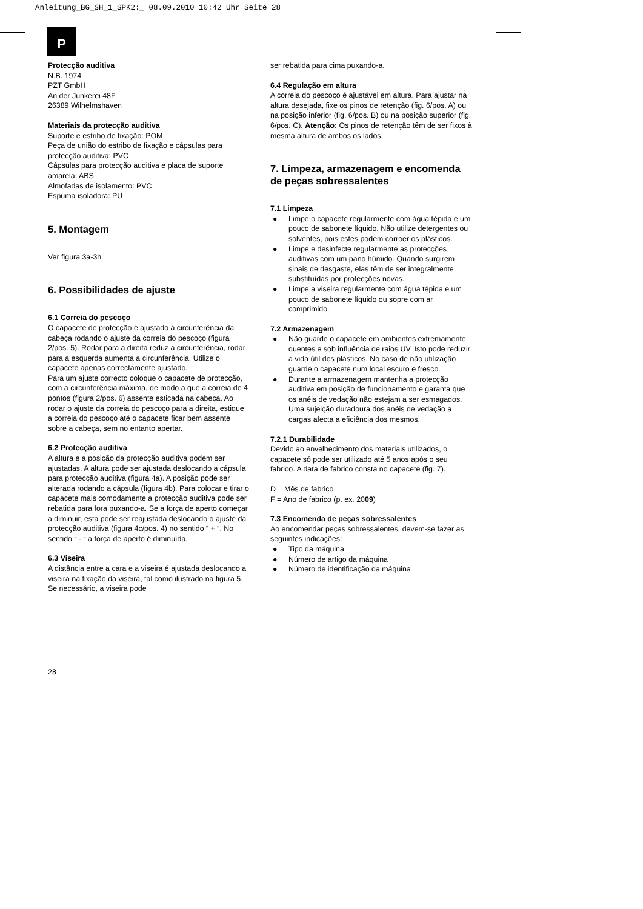Anleitung_BG_SH_1_SPK2:_ 08.09.2010 10:42 Uhr Seite 28
P
Protecção auditiva
N.B. 1974
PZT GmbH
An der Junkerei 48F
26389 Wilhelmshaven
Materiais da protecção auditiva
Suporte e estribo de fixação: POM
Peça de união do estribo de fixação e cápsulas para protecção auditiva: PVC
Cápsulas para protecção auditiva e placa de suporte amarela: ABS
Almofadas de isolamento: PVC
Espuma isoladora: PU
5. Montagem
Ver figura 3a-3h
6. Possibilidades de ajuste
6.1 Correia do pescoço
O capacete de protecção é ajustado à circunferência da cabeça rodando o ajuste da correia do pescoço (figura 2/pos. 5). Rodar para a direita reduz a circunferência, rodar para a esquerda aumenta a circunferência. Utilize o capacete apenas correctamente ajustado.
Para um ajuste correcto coloque o capacete de protecção, com a circunferência máxima, de modo a que a correia de 4 pontos (figura 2/pos. 6) assente esticada na cabeça. Ao rodar o ajuste da correia do pescoço para a direita, estique a correia do pescoço até o capacete ficar bem assente sobre a cabeça, sem no entanto apertar.
6.2 Protecção auditiva
A altura e a posição da protecção auditiva podem ser ajustadas. A altura pode ser ajustada deslocando a cápsula para protecção auditiva (figura 4a). A posição pode ser alterada rodando a cápsula (figura 4b). Para colocar e tirar o capacete mais comodamente a protecção auditiva pode ser rebatida para fora puxando-a. Se a força de aperto começar a diminuir, esta pode ser reajustada deslocando o ajuste da protecção auditiva (figura 4c/pos. 4) no sentido “ + “. No sentido “ - “ a força de aperto é diminuída.
6.3 Viseira
A distância entre a cara e a viseira é ajustada deslocando a viseira na fixação da viseira, tal como ilustrado na figura 5. Se necessário, a viseira pode
ser rebatida para cima puxando-a.
6.4 Regulação em altura
A correia do pescoço é ajustável em altura. Para ajustar na altura desejada, fixe os pinos de retenção (fig. 6/pos. A) ou na posição inferior (fig. 6/pos. B) ou na posição superior (fig. 6/pos. C). Atenção: Os pinos de retenção têm de ser fixos à mesma altura de ambos os lados.
7. Limpeza, armazenagem e encomenda de peças sobressalentes
7.1 Limpeza
● Limpe o capacete regularmente com água tépida e um pouco de sabonete líquido. Não utilize detergentes ou solventes, pois estes podem corroer os plásticos.
● Limpe e desinfecte regularmente as protecções auditivas com um pano húmido. Quando surgirem sinais de desgaste, elas têm de ser integralmente substituídas por protecções novas.
● Limpe a viseira regularmente com água tépida e um pouco de sabonete líquido ou sopre com ar comprimido.
7.2 Armazenagem
● Não guarde o capacete em ambientes extremamente quentes e sob influência de raios UV. Isto pode reduzir a vida útil dos plásticos. No caso de não utilização guarde o capacete num local escuro e fresco.
● Durante a armazenagem mantenha a protecção auditiva em posição de funcionamento e garanta que os anéis de vedação não estejam a ser esmagados. Uma sujeição duradoura dos anéis de vedação a cargas afecta a eficiência dos mesmos.
7.2.1 Durabilidade
Devido ao envelhecimento dos materiais utilizados, o capacete só pode ser utilizado até 5 anos após o seu fabrico. A data de fabrico consta no capacete (fig. 7).
D = Mês de fabrico
F = Ano de fabrico (p. ex. 2009)
7.3 Encomenda de peças sobressalentes
Ao encomendar peças sobressalentes, devem-se fazer as seguintes indicações:
● Tipo da máquina
● Número de artigo da máquina
● Número de identificação da máquina
28